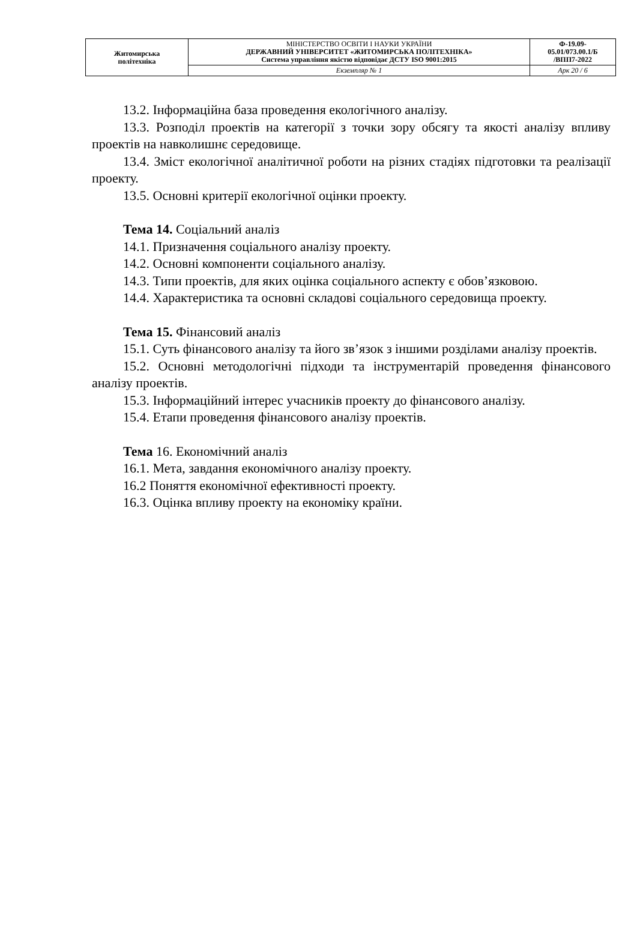| Житомирська політехніка | МІНІСТЕРСТВО ОСВІТИ І НАУКИ УКРАЇНИ ДЕРЖАВНИЙ УНІВЕРСИТЕТ «ЖИТОМИРСЬКА ПОЛІТЕХНІКА» Система управління якістю відповідає ДСТУ ISO 9001:2015 | Ф-19.09- 05.01/073.00.1/Б /ВПП7-2022 |
| | Екземпляр № 1 | Арк 20 / 6 |
13.2. Інформаційна база проведення екологічного аналізу.
13.3. Розподіл проектів на категорії з точки зору обсягу та якості аналізу впливу проектів на навколишнє середовище.
13.4. Зміст екологічної аналітичної роботи на різних стадіях підготовки та реалізації проекту.
13.5. Основні критерії екологічної оцінки проекту.
Тема 14. Соціальний аналіз
14.1. Призначення соціального аналізу проекту.
14.2. Основні компоненти соціального аналізу.
14.3. Типи проектів, для яких оцінка соціального аспекту є обов’язковою.
14.4. Характеристика та основні складові соціального середовища проекту.
Тема 15. Фінансовий аналіз
15.1. Суть фінансового аналізу та його зв’язок з іншими розділами аналізу проектів.
15.2. Основні методологічні підходи та інструментарій проведення фінансового аналізу проектів.
15.3. Інформаційний інтерес учасників проекту до фінансового аналізу.
15.4. Етапи проведення фінансового аналізу проектів.
Тема 16. Економічний аналіз
16.1. Мета, завдання економічного аналізу проекту.
16.2 Поняття економічної ефективності проекту.
16.3. Оцінка впливу проекту на економіку країни.